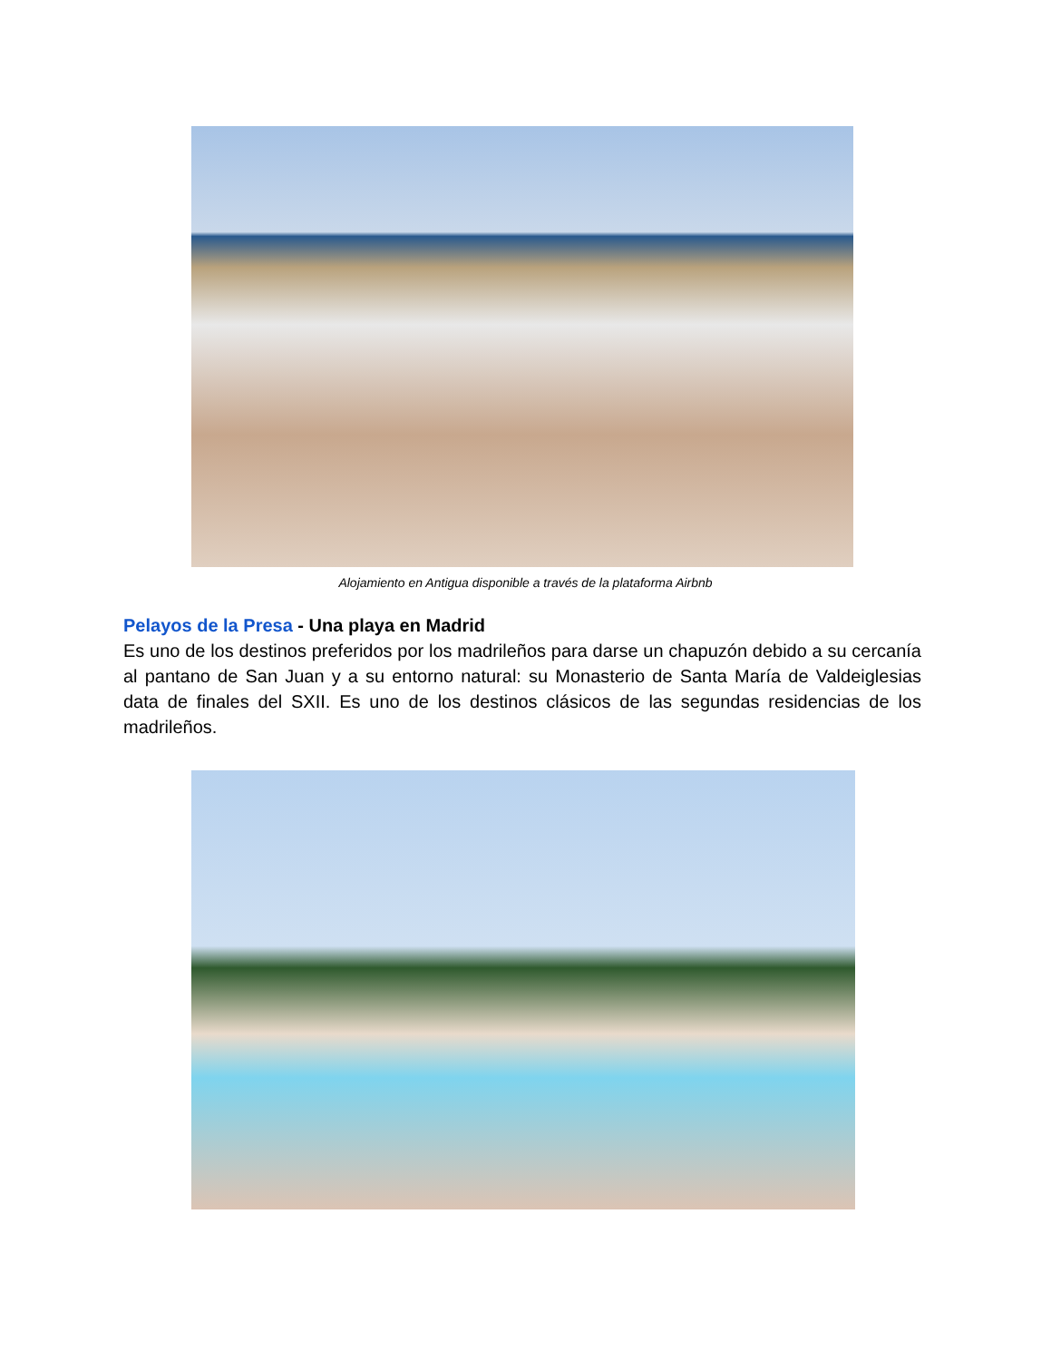Alojamiento en Antigua disponible a través de la plataforma Airbnb
Pelayos de la Presa - Una playa en Madrid
Es uno de los destinos preferidos por los madrileños para darse un chapuzón debido a su cercanía al pantano de San Juan y a su entorno natural: su Monasterio de Santa María de Valdeiglesias data de finales del SXII. Es uno de los destinos clásicos de las segundas residencias de los madrileños.